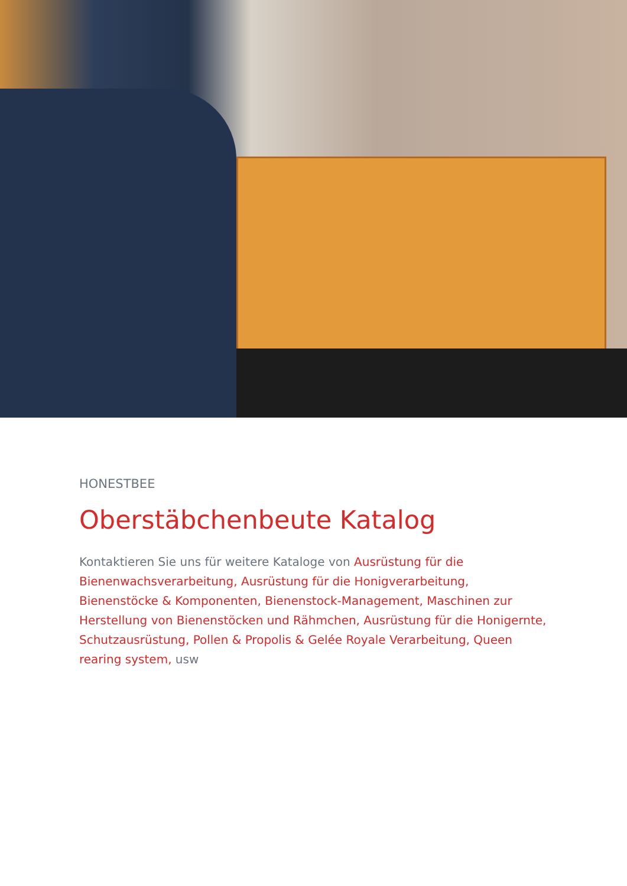HONESTBEE
Oberstäbchenbeute Katalog
Kontaktieren Sie uns für weitere Kataloge von Ausrüstung für die Bienenwachsverarbeitung, Ausrüstung für die Honigverarbeitung, Bienenstöcke & Komponenten, Bienenstock-Management, Maschinen zur Herstellung von Bienenstöcken und Rähmchen, Ausrüstung für die Honigernte, Schutzausrüstung, Pollen & Propolis & Gelée Royale Verarbeitung, Queen rearing system, usw